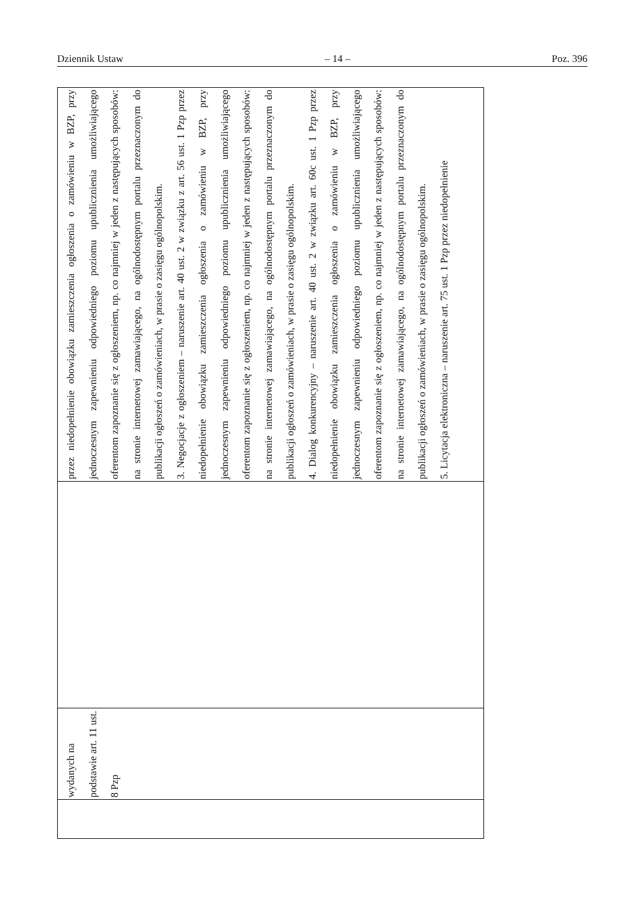Dziennik Ustaw – 14 – Poz. 396
| | wydanych na podstawie art. 11 ust. 8 Pzp | | przez niedopełnienie obowiązku zamieszczenia ogłoszenia o zamówieniu w BZP, przy jednoczesnym zapewnieniu odpowiedniego poziomu upublicznienia umożliwiającego oferentom zapoznanie się z ogłoszeniem, np. co najmniej w jeden z następujących sposobów: na stronie internetowej zamawiającego, na ogólnodostępnym portalu przeznaczonym do publikacji ogłoszeń o zamówieniach, w prasie o zasięgu ogólnopolskim. 3. Negocjacje z ogłoszeniem – naruszenie art. 40 ust. 2 w związku z art. 56 ust. 1 Pzp przez niedopełnienie obowiązku zamieszczenia ogłoszenia o zamówieniu w BZP, przy jednoczesnym zapewnieniu odpowiedniego poziomu upublicznienia umożliwiającego oferentom zapoznanie się z ogłoszeniem, np. co najmniej w jeden z następujących sposobów: na stronie internetowej zamawiającego, na ogólnodostępnym portalu przeznaczonym do publikacji ogłoszeń o zamówieniach, w prasie o zasięgu ogólnopolskim. 4. Dialog konkurencyjny – naruszenie art. 40 ust. 2 w związku art. 60c ust. 1 Pzp przez niedopełnienie obowiązku zamieszczenia ogłoszenia o zamówieniu w BZP, przy jednoczesnym zapewnieniu odpowiedniego poziomu upublicznienia umożliwiającego oferentom zapoznanie się z ogłoszeniem, np. co najmniej w jeden z następujących sposobów: na stronie internetowej zamawiającego, na ogólnodostępnym portalu przeznaczonym do publikacji ogłoszeń o zamówieniach, w prasie o zasięgu ogólnopolskim. 5. Licytacja elektroniczna – naruszenie art. 75 ust. 1 Pzp przez niedopełnienie |